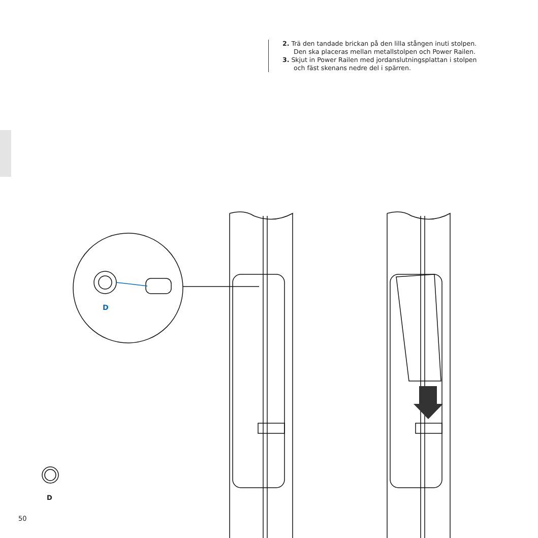2. Trä den tandade brickan på den lilla stången inuti stolpen. Den ska placeras mellan metallstolpen och Power Railen.
3. Skjut in Power Railen med jordanslutningsplattan i stolpen och fäst skenans nedre del i spärren.
D
D
50